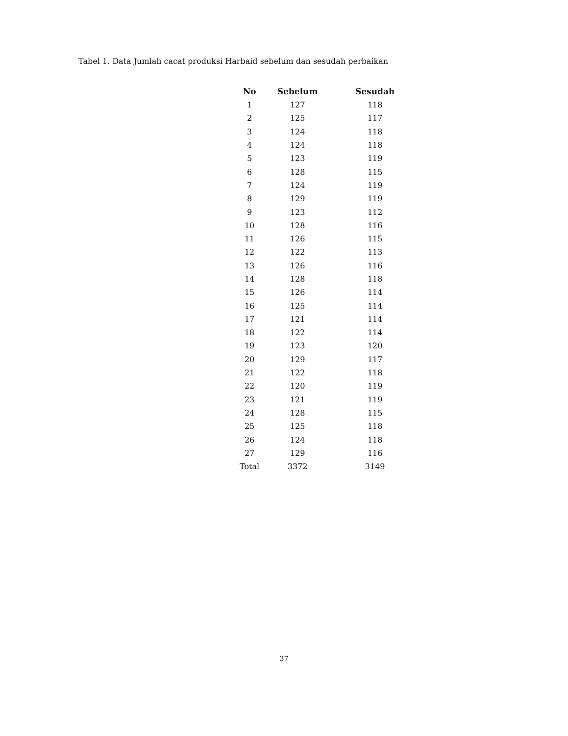Tabel 1. Data Jumlah cacat produksi Harbaid sebelum dan sesudah perbaikan
| No | Sebelum | Sesudah |
| --- | --- | --- |
| 1 | 127 | 118 |
| 2 | 125 | 117 |
| 3 | 124 | 118 |
| 4 | 124 | 118 |
| 5 | 123 | 119 |
| 6 | 128 | 115 |
| 7 | 124 | 119 |
| 8 | 129 | 119 |
| 9 | 123 | 112 |
| 10 | 128 | 116 |
| 11 | 126 | 115 |
| 12 | 122 | 113 |
| 13 | 126 | 116 |
| 14 | 128 | 118 |
| 15 | 126 | 114 |
| 16 | 125 | 114 |
| 17 | 121 | 114 |
| 18 | 122 | 114 |
| 19 | 123 | 120 |
| 20 | 129 | 117 |
| 21 | 122 | 118 |
| 22 | 120 | 119 |
| 23 | 121 | 119 |
| 24 | 128 | 115 |
| 25 | 125 | 118 |
| 26 | 124 | 118 |
| 27 | 129 | 116 |
| Total | 3372 | 3149 |
37